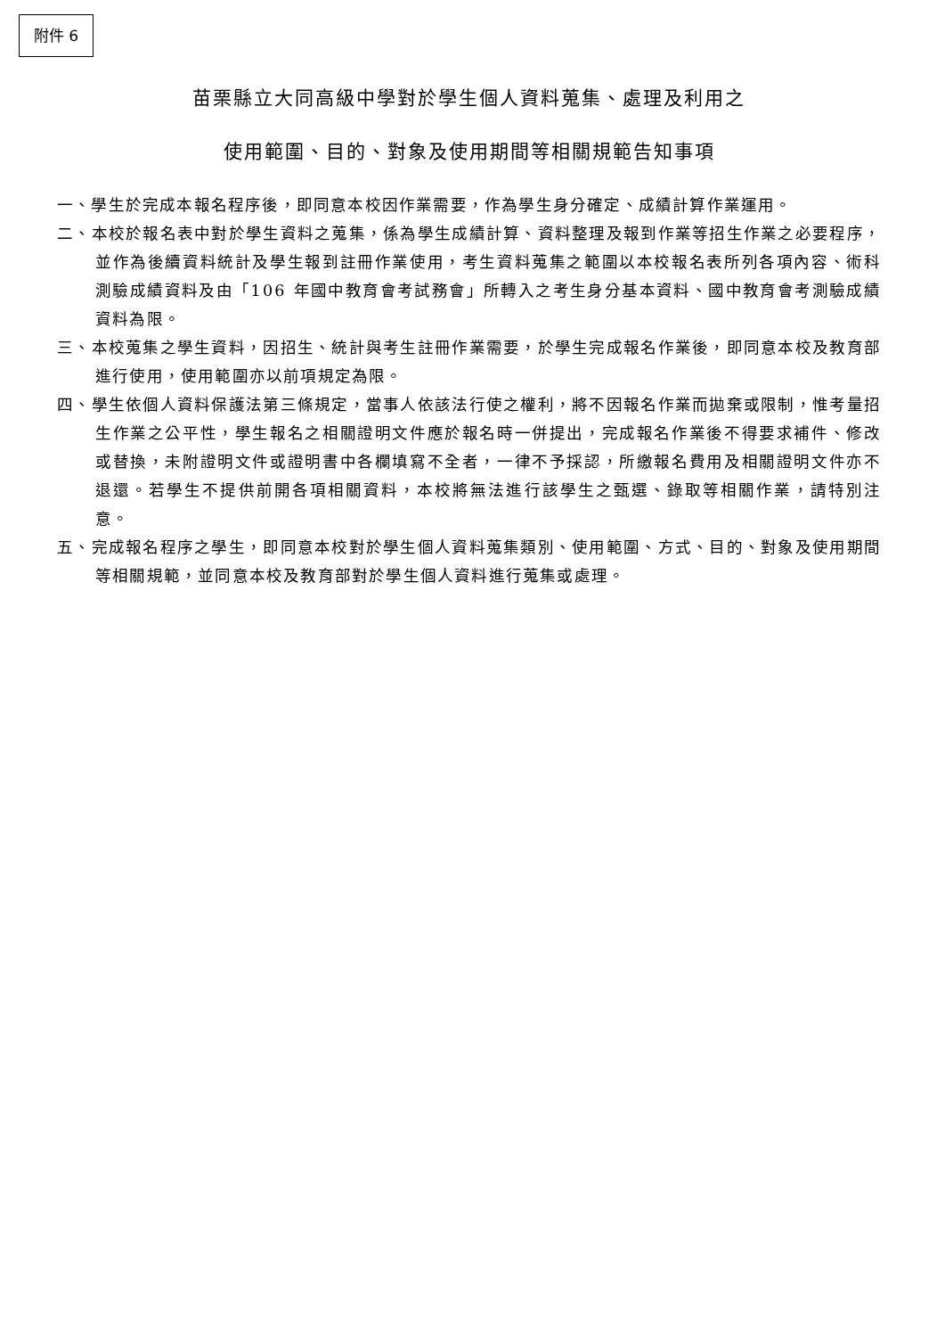附件 6
苗栗縣立大同高級中學對於學生個人資料蒐集、處理及利用之
使用範圍、目的、對象及使用期間等相關規範告知事項
一、學生於完成本報名程序後，即同意本校因作業需要，作為學生身分確定、成績計算作業運用。
二、本校於報名表中對於學生資料之蒐集，係為學生成績計算、資料整理及報到作業等招生作業之必要程序，並作為後續資料統計及學生報到註冊作業使用，考生資料蒐集之範圍以本校報名表所列各項內容、術科測驗成績資料及由「106 年國中教育會考試務會」所轉入之考生身分基本資料、國中教育會考測驗成績資料為限。
三、本校蒐集之學生資料，因招生、統計與考生註冊作業需要，於學生完成報名作業後，即同意本校及教育部進行使用，使用範圍亦以前項規定為限。
四、學生依個人資料保護法第三條規定，當事人依該法行使之權利，將不因報名作業而拋棄或限制，惟考量招生作業之公平性，學生報名之相關證明文件應於報名時一併提出，完成報名作業後不得要求補件、修改或替換，未附證明文件或證明書中各欄填寫不全者，一律不予採認，所繳報名費用及相關證明文件亦不退還。若學生不提供前開各項相關資料，本校將無法進行該學生之甄選、錄取等相關作業，請特別注意。
五、完成報名程序之學生，即同意本校對於學生個人資料蒐集類別、使用範圍、方式、目的、對象及使用期間等相關規範，並同意本校及教育部對於學生個人資料進行蒐集或處理。